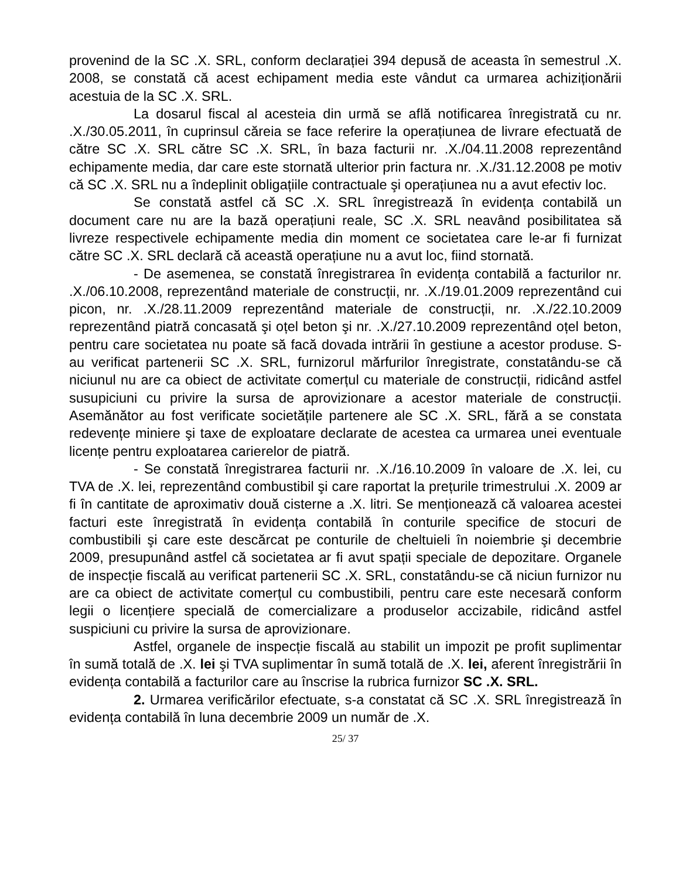provenind de la SC .X. SRL, conform declarației 394 depusă de aceasta în semestrul .X. 2008, se constată că acest echipament media este vândut ca urmarea achiziționării acestuia de la SC .X. SRL.
La dosarul fiscal al acesteia din urmă se află notificarea înregistrată cu nr. .X./30.05.2011, în cuprinsul căreia se face referire la operațiunea de livrare efectuată de către SC .X. SRL către SC .X. SRL, în baza facturii nr. .X./04.11.2008 reprezentând echipamente media, dar care este stornată ulterior prin factura nr. .X./31.12.2008 pe motiv că SC .X. SRL nu a îndeplinit obligațiile contractuale şi operațiunea nu a avut efectiv loc.
Se constată astfel că SC .X. SRL înregistrează în evidența contabilă un document care nu are la bază operațiuni reale, SC .X. SRL neavând posibilitatea să livreze respectivele echipamente media din moment ce societatea care le-ar fi furnizat către SC .X. SRL declară că această operațiune nu a avut loc, fiind stornată.
- De asemenea, se constată înregistrarea în evidența contabilă a facturilor nr. .X./06.10.2008, reprezentând materiale de construcții, nr. .X./19.01.2009 reprezentând cui picon, nr. .X./28.11.2009 reprezentând materiale de construcții, nr. .X./22.10.2009 reprezentând piatră concasată şi oțel beton şi nr. .X./27.10.2009 reprezentând oțel beton, pentru care societatea nu poate să facă dovada intrării în gestiune a acestor produse. S-au verificat partenerii SC .X. SRL, furnizorul mărfurilor înregistrate, constatându-se că niciunul nu are ca obiect de activitate comerțul cu materiale de construcții, ridicând astfel susupiciuni cu privire la sursa de aprovizionare a acestor materiale de construcții. Asemănător au fost verificate societățile partenere ale SC .X. SRL, fără a se constata redevențe miniere şi taxe de exploatare declarate de acestea ca urmarea unei eventuale licențe pentru exploatarea carierelor de piatră.
- Se constată înregistrarea facturii nr. .X./16.10.2009 în valoare de .X. lei, cu TVA de .X. lei, reprezentând combustibil şi care raportat la prețurile trimestrului .X. 2009 ar fi în cantitate de aproximativ două cisterne a .X. litri. Se menționează că valoarea acestei facturi este înregistrată în evidența contabilă în conturile specifice de stocuri de combustibili şi care este descărcat pe conturile de cheltuieli în noiembrie şi decembrie 2009, presupunând astfel că societatea ar fi avut spații speciale de depozitare. Organele de inspecție fiscală au verificat partenerii SC .X. SRL, constatându-se că niciun furnizor nu are ca obiect de activitate comerțul cu combustibili, pentru care este necesară conform legii o licențiere specială de comercializare a produselor accizabile, ridicând astfel suspiciuni cu privire la sursa de aprovizionare.
Astfel, organele de inspecție fiscală au stabilit un impozit pe profit suplimentar în sumă totală de .X. lei şi TVA suplimentar în sumă totală de .X. lei, aferent înregistrării în evidența contabilă a facturilor care au înscrise la rubrica furnizor SC .X. SRL.
2. Urmarea verificărilor efectuate, s-a constatat că SC .X. SRL înregistrează în evidența contabilă în luna decembrie 2009 un număr de .X.
25/ 37